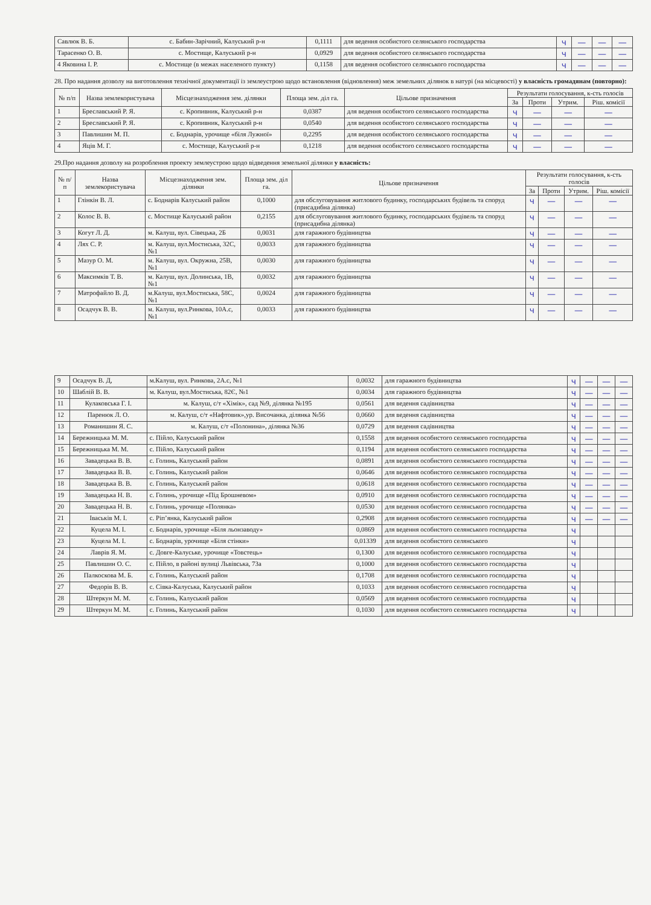| Савлюк В. Б. | с. Бабин-Зарічний, Калуський р-н | 0,1111 | для ведення особистого селянського господарства | ч | — | — | — |
| Тарасенко О. В. | с. Мостище, Калуський р-н | 0,0929 | для ведення особистого селянського господарства | ч | — | — | — |
| 4 Яковина І. Р. | с. Мостище (в межах населеного пункту) | 0,1158 | для ведення особистого селянського господарства | ч | — | — | — |
28. Про надання дозволу на виготовлення технічної документації із землеустрою щодо встановлення (відновлення) меж земельних ділянок в натурі (на місцевості) у власність громадянам (повторно):
| № п/п | Назва землекористувача | Місцезнаходження зем. ділянки | Площа зем. діл га. | Цільове призначення | Результати голосування, к-сть голосів | | | |
| --- | --- | --- | --- | --- | --- | --- | --- | --- |
| | | | | | За | Проти | Утрим. | Ріш. комісії |
| 1 | Бреславський Р. Я. | с. Кропивник, Калуський р-н | 0,0387 | для ведення особистого селянського господарства | ч | — | — | — |
| 2 | Бреславський Р. Я. | с. Кропивник, Калуський р-н | 0,0540 | для ведення особистого селянського господарства | ч | — | — | — |
| 3 | Павлишин М. П. | с. Боднарів, урочище «біля Лужної» | 0,2295 | для ведення особистого селянського господарства | ч | — | — | — |
| 4 | Яців М. Г. | с. Мостище, Калуський р-н | 0,1218 | для ведення особистого селянського господарства | ч | — | — | — |
29.Про надання дозволу на розроблення проекту землеустрою щодо відведення земельної ділянки у власність:
| № п/п | Назва землекористувача | Місцезнаходження зем. ділянки | Площа зем. діл га. | Цільове призначення | Результати голосування, к-сть голосів | | | |
| --- | --- | --- | --- | --- | --- | --- | --- | --- |
| | | | | | За | Проти | Утрим. | Ріш. комісії |
| 1 | Глінкін В. Л. | с. Боднарів Калуський район | 0,1000 | для обслуговування житлового будинку, господарських будівель та споруд (присадибна ділянка) | ч | — | — | — |
| 2 | Колос В. В. | с. Мостище Калуський район | 0,2155 | для обслуговування житлового будинку, господарських будівель та споруд (присадибна ділянка) | ч | — | — | — |
| 3 | Когут Л. Д. | м. Калуш, вул. Сівецька, 2Б | 0,0031 | для гаражного будівництва | ч | — | — | — |
| 4 | Лях С. Р. | м. Калуш, вул.Мостиська, 32С, №1 | 0,0033 | для гаражного будівництва | ч | — | — | — |
| 5 | Мазур О. М. | м. Калуш, вул. Окружна, 25В, №1 | 0,0030 | для гаражного будівництва | ч | — | — | — |
| 6 | Максимків Т. В. | м. Калуш, вул. Долинська, 1В, №1 | 0,0032 | для гаражного будівництва | ч | — | — | — |
| 7 | Матрофайло В. Д. | м.Калуш, вул.Мостиська, 58С, №1 | 0,0024 | для гаражного будівництва | ч | — | — | — |
| 8 | Осадчук В. В. | м. Калуш, вул.Ринкова, 10А.с, №1 | 0,0033 | для гаражного будівництва | ч | — | — | — |
| 9 | Осадчук В. Д, | м.Калуш, вул. Ринкова, 2А.с, №1 | 0,0032 | для гаражного будівництва | ч | — | — | — |
| 10 | Шаблій В. В. | м. Калуш, вул.Мостиська, 82Є, №1 | 0,0034 | для гаражного будівництва | ч | — | — | — |
| 11 | Кулаковська Г. І. | м. Калуш, с/т «Хімік», сад №9, ділянка №195 | 0,0561 | для ведення садівництва | ч | — | — | — |
| 12 | Паренюк Л. О. | м. Калуш, с/т «Нафтовик»,ур. Височанка, ділянка №56 | 0,0660 | для ведення садівництва | ч | — | — | — |
| 13 | Романишин Я. С. | м. Калуш, с/т «Полонина», ділянка №36 | 0,0729 | для ведення садівництва | ч | — | — | — |
| 14 | Бережницька М. М. | с. Пійло, Калуський район | 0,1558 | для ведення особистого селянського господарства | ч | — | — | — |
| 15 | Бережницька М. М. | с. Пійло, Калуський район | 0,1194 | для ведення особистого селянського господарства | ч | — | — | — |
| 16 | Завадецька В. В. | с. Голинь, Калуський район | 0,0891 | для ведення особистого селянського господарства | ч | — | — | — |
| 17 | Завадецька В. В. | с. Голинь, Калуський район | 0,0646 | для ведення особистого селянського господарства | ч | — | — | — |
| 18 | Завадецька В. В. | с. Голинь, Калуський район | 0,0618 | для ведення особистого селянського господарства | ч | — | — | — |
| 19 | Завадецька Н. В. | с. Голинь, урочище «Під Брошневом» | 0,0910 | для ведення особистого селянського господарства | ч | — | — | — |
| 20 | Завадецька Н. В. | с. Голинь, урочище «Полянка» | 0,0530 | для ведення особистого селянського господарства | ч | — | — | — |
| 21 | Іваськів М. І. | с. Ріп’янка, Калуський район | 0,2908 | для ведення особистого селянського господарства | ч | — | — | — |
| 22 | Куцела М. І. | с. Боднарів, урочище «Біля льонзаводу» | 0,0869 | для ведення особистого селянського господарства | ч | | | |
| 23 | Куцела М. І. | с. Боднарів, урочище «Біля стінки» | 0,01339 | для ведення особистого селянського | ч | | | |
| 24 | Лаврів Я. М. | с. Довге-Калуське, урочище «Товстець» | 0,1300 | для ведення особистого селянського господарства | ч | | | |
| 25 | Павлишин О. С. | с. Пійло, в районі вулиці Львівська, 73а | 0,1000 | для ведення особистого селянського господарства | ч | | | |
| 26 | Палкоскова М. Б. | с. Голинь, Калуський район | 0,1708 | для ведення особистого селянського господарства | ч | | | |
| 27 | Федорів В. В. | с. Сівка-Калуська, Калуський район | 0,1033 | для ведення особистого селянського господарства | ч | | | |
| 28 | Штеркун М. М. | с. Голинь, Калуський район | 0,0569 | для ведення особистого селянського господарства | ч | | | |
| 29 | Штеркун М. М. | с. Голинь, Калуський район | 0,1030 | для ведення особистого селянського господарства | ч | | | |